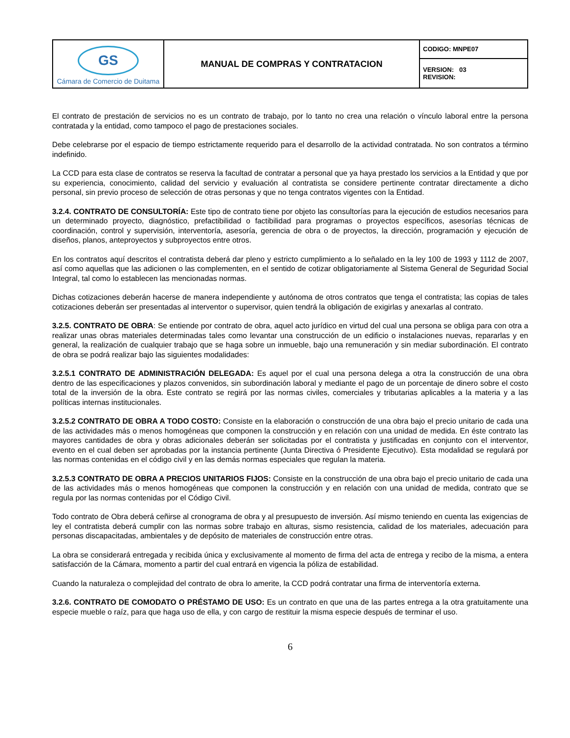| GS Cámara de Comercio de Duitama | MANUAL DE COMPRAS Y CONTRATACION | CODIGO: MNPE07 |
| | | VERSION: 03 REVISION: |
El contrato de prestación de servicios no es un contrato de trabajo, por lo tanto no crea una relación o vínculo laboral entre la persona contratada y la entidad, como tampoco el pago de prestaciones sociales.
Debe celebrarse por el espacio de tiempo estrictamente requerido para el desarrollo de la actividad contratada. No son contratos a término indefinido.
La CCD para esta clase de contratos se reserva la facultad de contratar a personal que ya haya prestado los servicios a la Entidad y que por su experiencia, conocimiento, calidad del servicio y evaluación al contratista se considere pertinente contratar directamente a dicho personal, sin previo proceso de selección de otras personas y que no tenga contratos vigentes con la Entidad.
3.2.4. CONTRATO DE CONSULTORÍA: Este tipo de contrato tiene por objeto las consultorías para la ejecución de estudios necesarios para un determinado proyecto, diagnóstico, prefactibilidad o factibilidad para programas o proyectos específicos, asesorías técnicas de coordinación, control y supervisión, interventoría, asesoría, gerencia de obra o de proyectos, la dirección, programación y ejecución de diseños, planos, anteproyectos y subproyectos entre otros.
En los contratos aquí descritos el contratista deberá dar pleno y estricto cumplimiento a lo señalado en la ley 100 de 1993 y 1112 de 2007, así como aquellas que las adicionen o las complementen, en el sentido de cotizar obligatoriamente al Sistema General de Seguridad Social Integral, tal como lo establecen las mencionadas normas.
Dichas cotizaciones deberán hacerse de manera independiente y autónoma de otros contratos que tenga el contratista; las copias de tales cotizaciones deberán ser presentadas al interventor o supervisor, quien tendrá la obligación de exigirlas y anexarlas al contrato.
3.2.5. CONTRATO DE OBRA: Se entiende por contrato de obra, aquel acto jurídico en virtud del cual una persona se obliga para con otra a realizar unas obras materiales determinadas tales como levantar una construcción de un edificio o instalaciones nuevas, repararlas y en general, la realización de cualquier trabajo que se haga sobre un inmueble, bajo una remuneración y sin mediar subordinación. El contrato de obra se podrá realizar bajo las siguientes modalidades:
3.2.5.1 CONTRATO DE ADMINISTRACIÓN DELEGADA: Es aquel por el cual una persona delega a otra la construcción de una obra dentro de las especificaciones y plazos convenidos, sin subordinación laboral y mediante el pago de un porcentaje de dinero sobre el costo total de la inversión de la obra. Este contrato se regirá por las normas civiles, comerciales y tributarias aplicables a la materia y a las políticas internas institucionales.
3.2.5.2 CONTRATO DE OBRA A TODO COSTO: Consiste en la elaboración o construcción de una obra bajo el precio unitario de cada una de las actividades más o menos homogéneas que componen la construcción y en relación con una unidad de medida. En éste contrato las mayores cantidades de obra y obras adicionales deberán ser solicitadas por el contratista y justificadas en conjunto con el interventor, evento en el cual deben ser aprobadas por la instancia pertinente (Junta Directiva ó Presidente Ejecutivo). Esta modalidad se regulará por las normas contenidas en el código civil y en las demás normas especiales que regulan la materia.
3.2.5.3 CONTRATO DE OBRA A PRECIOS UNITARIOS FIJOS: Consiste en la construcción de una obra bajo el precio unitario de cada una de las actividades más o menos homogéneas que componen la construcción y en relación con una unidad de medida, contrato que se regula por las normas contenidas por el Código Civil.
Todo contrato de Obra deberá ceñirse al cronograma de obra y al presupuesto de inversión. Así mismo teniendo en cuenta las exigencias de ley el contratista deberá cumplir con las normas sobre trabajo en alturas, sismo resistencia, calidad de los materiales, adecuación para personas discapacitadas, ambientales y de depósito de materiales de construcción entre otras.
La obra se considerará entregada y recibida única y exclusivamente al momento de firma del acta de entrega y recibo de la misma, a entera satisfacción de la Cámara, momento a partir del cual entrará en vigencia la póliza de estabilidad.
Cuando la naturaleza o complejidad del contrato de obra lo amerite, la CCD podrá contratar una firma de interventoría externa.
3.2.6. CONTRATO DE COMODATO O PRÉSTAMO DE USO: Es un contrato en que una de las partes entrega a la otra gratuitamente una especie mueble o raíz, para que haga uso de ella, y con cargo de restituir la misma especie después de terminar el uso.
6